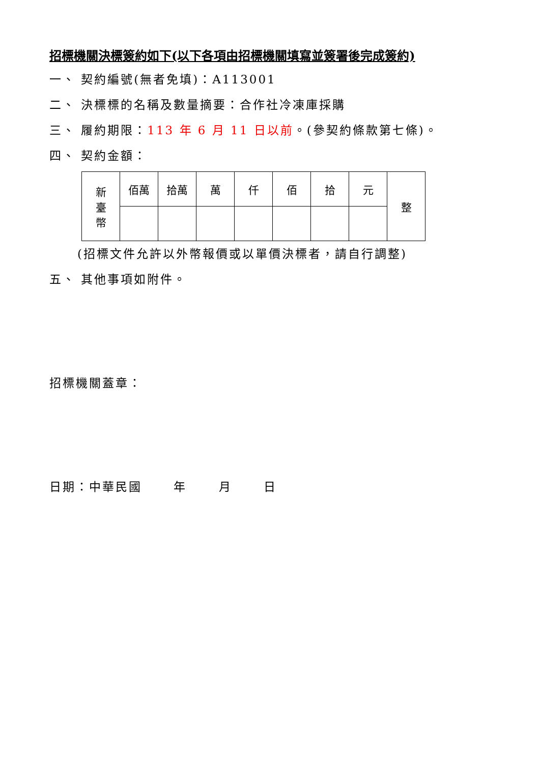招標機關決標簽約如下(以下各項由招標機關填寫並簽署後完成簽約)
一、 契約編號(無者免填)：A113001
二、 決標標的名稱及數量摘要：合作社冷凍庫採購
三、 履約期限：113 年 6 月 11 日以前。(參契約條款第七條)。
四、 契約金額：
| 新 臺 幣 | 佰萬 | 拾萬 | 萬 | 仟 | 佰 | 拾 | 元 | 整 |
(招標文件允許以外幣報價或以單價決標者，請自行調整)
五、 其他事項如附件。
招標機關蓋章：
日期：中華民國　　 年　　 月　　 日